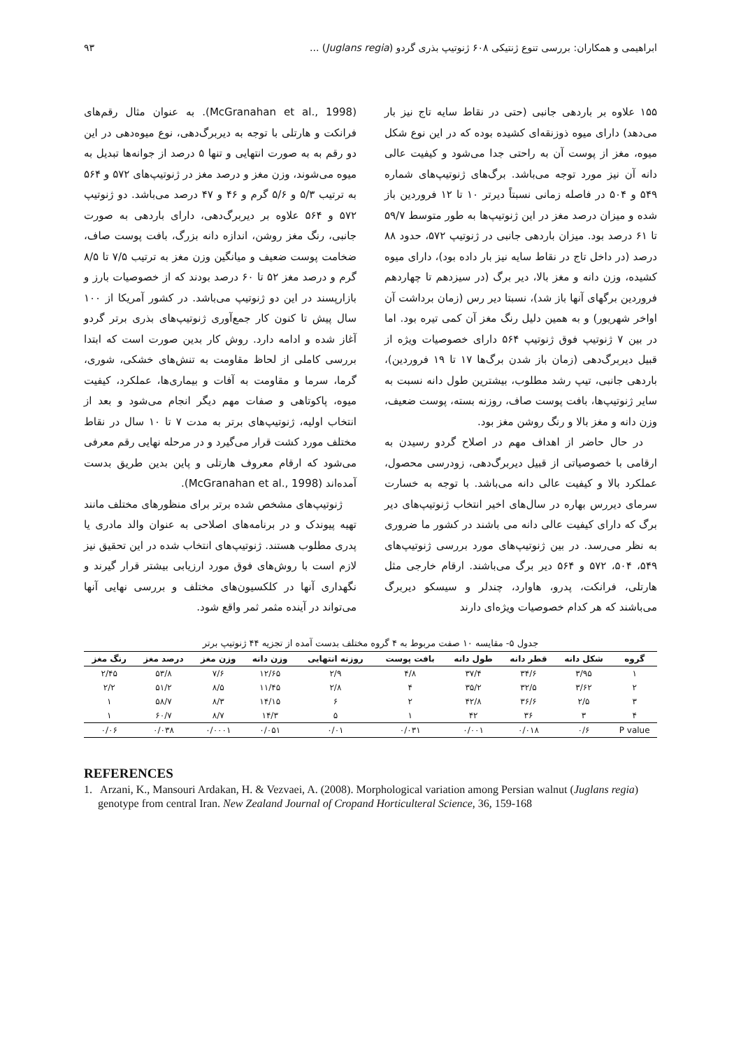ابراهیمی و همکاران: بررسی تنوع ژنتیکی ۶۰۸ ژنوتیپ بذری گردو (Juglans regia) ... ۹۳
۱۵۵ علاوه بر باردهی جانبی (حتی در نقاط سایه تاج نیز بار می‌دهد) دارای میوه ذوزنقه‌ای کشیده بوده که در این نوع شکل میوه، مغز از پوست آن به راحتی جدا می‌شود و کیفیت عالی دانه آن نیز مورد توجه می‌باشد. برگ‌های ژنوتیپ‌های شماره ۵۴۹ و ۵۰۴ در فاصله زمانی نسبتاً دیرتر ۱۰ تا ۱۲ فروردین باز شده و میزان درصد مغز در این ژنوتیپ‌ها به طور متوسط ۵۹/۷ تا ۶۱ درصد بود. میزان باردهی جانبی در ژنوتیپ ۵۷۲، حدود ۸۸ درصد (در داخل تاج در نقاط سایه نیز بار داده بود)، دارای میوه کشیده، وزن دانه و مغز بالا، دیر برگ (در سیزدهم تا چهاردهم فروردین برگهای آنها باز شد)، نسبتا دیر رس (زمان برداشت آن اواخر شهریور) و به همین دلیل رنگ مغز آن کمی تیره بود. اما در بین ۷ ژنوتیپ فوق ژنوتیپ ۵۶۴ دارای خصوصیات ویژه از قبیل دیربرگ‌دهی (زمان باز شدن برگ‌ها ۱۷ تا ۱۹ فروردین)، باردهی جانبی، تیپ رشد مطلوب، بیشترین طول دانه نسبت به سایر ژنوتیپ‌ها، بافت پوست صاف، روزنه بسته، پوست ضعیف، وزن دانه و مغز بالا و رنگ روشن مغز بود.
در حال حاضر از اهداف مهم در اصلاح گردو رسیدن به ارقامی با خصوصیاتی از قبیل دیربرگ‌دهی، زودرسی محصول، عملکرد بالا و کیفیت عالی دانه می‌باشد. با توجه به خسارت سرمای دیررس بهاره در سال‌های اخیر انتخاب ژنوتیپ‌های دیر برگ که دارای کیفیت عالی دانه می باشند در کشور ما ضروری به نظر می‌رسد. در بین ژنوتیپ‌های مورد بررسی ژنوتیپ‌های ۵۴۹، ۵۰۴، ۵۷۲ و ۵۶۴ دیر برگ می‌باشند. ارقام خارجی مثل هارتلی، فرانکت، پدرو، هاوارد، چندلر و سیسکو دیربرگ می‌باشند که هر کدام خصوصیات ویژه‌ای دارند
(McGranahan et al., 1998). به عنوان مثال رقم‌های فرانکت و هارتلی با توجه به دیربرگ‌دهی، نوع میوه‌دهی در این دو رقم به به صورت انتهایی و تنها ۵ درصد از جوانه‌ها تبدیل به میوه می‌شوند، وزن مغز و درصد مغز در ژنوتیپ‌های ۵۷۲ و ۵۶۴ به ترتیب ۵/۳ و ۵/۶ گرم و ۴۶ و ۴۷ درصد می‌باشد. دو ژنوتیپ ۵۷۲ و ۵۶۴ علاوه بر دیربرگ‌دهی، دارای باردهی به صورت جانبی، رنگ مغز روشن، اندازه دانه بزرگ، بافت پوست صاف، ضخامت پوست ضعیف و میانگین وزن مغز به ترتیب ۷/۵ تا ۸/۵ گرم و درصد مغز ۵۲ تا ۶۰ درصد بودند که از خصوصیات بارز و بازارپسند در این دو ژنوتیپ می‌باشد. در کشور آمریکا از ۱۰۰ سال پیش تا کنون کار جمع‌آوری ژنوتیپ‌های بذری برتر گردو آغاز شده و ادامه دارد. روش کار بدین صورت است که ابتدا بررسی کاملی از لحاظ مقاومت به تنش‌های خشکی، شوری، گرما، سرما و مقاومت به آفات و بیماری‌ها، عملکرد، کیفیت میوه، پاکوتاهی و صفات مهم دیگر انجام می‌شود و بعد از انتخاب اولیه، ژنوتیپ‌های برتر به مدت ۷ تا ۱۰ سال در نقاط مختلف مورد کشت قرار می‌گیرد و در مرحله نهایی رقم معرفی می‌شود که ارقام معروف هارتلی و پاین بدین طریق بدست آمده‌اند (McGranahan et al., 1998).
ژنوتیپ‌های مشخص شده برتر برای منظورهای مختلف مانند تهیه پیوندک و در برنامه‌های اصلاحی به عنوان والد مادری یا پدری مطلوب هستند. ژنوتیپ‌های انتخاب شده در این تحقیق نیز لازم است با روش‌های فوق مورد ارزیابی بیشتر قرار گیرند و نگهداری آنها در کلکسیون‌های مختلف و بررسی نهایی آنها می‌تواند در آینده مثمر ثمر واقع شود.
جدول ۵- مقایسه ۱۰ صفت مربوط به ۴ گروه مختلف بدست آمده از تجزیه ۴۴ ژنوتیپ برتر
| گروه | شکل دانه | قطر دانه | طول دانه | بافت پوست | روزنه انتهایی | وزن دانه | وزن مغز | درصد مغز | رنگ مغز |
| --- | --- | --- | --- | --- | --- | --- | --- | --- | --- |
| ۱ | ۳/۹۵ | ۳۴/۶ | ۳۷/۴ | ۴/۸ | ۲/۹ | ۱۲/۶۵ | ۷/۶ | ۵۳/۸ | ۲/۴۵ |
| ۲ | ۳/۶۲ | ۳۲/۵ | ۳۵/۲ | ۴ | ۲/۸ | ۱۱/۴۵ | ۸/۵ | ۵۱/۲ | ۲/۲ |
| ۳ | ۲/۵ | ۳۶/۶ | ۴۲/۸ | ۲ | ۶ | ۱۴/۱۵ | ۸/۳ | ۵۸/۷ | ۱ |
| ۴ | ۳ | ۳۶ | ۴۲ | ۱ | ۵ | ۱۴/۳ | ۸/۷ | ۶۰/۷ | ۱ |
| P value | ۰/۶ | ۰/۰۱۸ | ۰/۰۰۱ | ۰/۰۳۱ | ۰/۰۱ | ۰/۰۵۱ | ۰/۰۰۰۱ | ۰/۰۳۸ | ۰/۰۶ |
REFERENCES
1. Arzani, K., Mansouri Ardakan, H. & Vezvaei, A. (2008). Morphological variation among Persian walnut (Juglans regia) genotype from central Iran. New Zealand Journal of Cropand Horticulteral Science, 36, 159-168